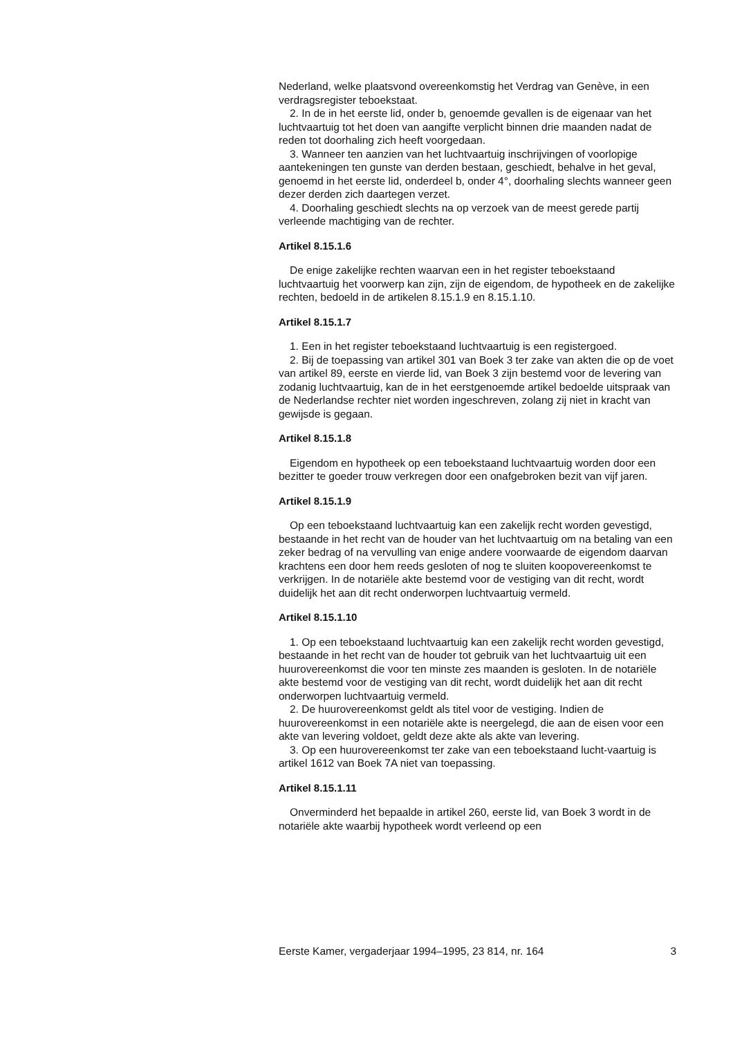Nederland, welke plaatsvond overeenkomstig het Verdrag van Genève, in een verdragsregister teboekstaat.
2. In de in het eerste lid, onder b, genoemde gevallen is de eigenaar van het luchtvaartuig tot het doen van aangifte verplicht binnen drie maanden nadat de reden tot doorhaling zich heeft voorgedaan.
3. Wanneer ten aanzien van het luchtvaartuig inschrijvingen of voorlopige aantekeningen ten gunste van derden bestaan, geschiedt, behalve in het geval, genoemd in het eerste lid, onderdeel b, onder 4°, doorhaling slechts wanneer geen dezer derden zich daartegen verzet.
4. Doorhaling geschiedt slechts na op verzoek van de meest gerede partij verleende machtiging van de rechter.
Artikel 8.15.1.6
De enige zakelijke rechten waarvan een in het register teboekstaand luchtvaartuig het voorwerp kan zijn, zijn de eigendom, de hypotheek en de zakelijke rechten, bedoeld in de artikelen 8.15.1.9 en 8.15.1.10.
Artikel 8.15.1.7
1. Een in het register teboekstaand luchtvaartuig is een registergoed.
2. Bij de toepassing van artikel 301 van Boek 3 ter zake van akten die op de voet van artikel 89, eerste en vierde lid, van Boek 3 zijn bestemd voor de levering van zodanig luchtvaartuig, kan de in het eerstgenoemde artikel bedoelde uitspraak van de Nederlandse rechter niet worden ingeschreven, zolang zij niet in kracht van gewijsde is gegaan.
Artikel 8.15.1.8
Eigendom en hypotheek op een teboekstaand luchtvaartuig worden door een bezitter te goeder trouw verkregen door een onafgebroken bezit van vijf jaren.
Artikel 8.15.1.9
Op een teboekstaand luchtvaartuig kan een zakelijk recht worden gevestigd, bestaande in het recht van de houder van het luchtvaartuig om na betaling van een zeker bedrag of na vervulling van enige andere voorwaarde de eigendom daarvan krachtens een door hem reeds gesloten of nog te sluiten koopovereenkomst te verkrijgen. In de notariële akte bestemd voor de vestiging van dit recht, wordt duidelijk het aan dit recht onderworpen luchtvaartuig vermeld.
Artikel 8.15.1.10
1. Op een teboekstaand luchtvaartuig kan een zakelijk recht worden gevestigd, bestaande in het recht van de houder tot gebruik van het luchtvaartuig uit een huurovereenkomst die voor ten minste zes maanden is gesloten. In de notariële akte bestemd voor de vestiging van dit recht, wordt duidelijk het aan dit recht onderworpen luchtvaartuig vermeld.
2. De huurovereenkomst geldt als titel voor de vestiging. Indien de huurovereenkomst in een notariële akte is neergelegd, die aan de eisen voor een akte van levering voldoet, geldt deze akte als akte van levering.
3. Op een huurovereenkomst ter zake van een teboekstaand lucht-vaartuig is artikel 1612 van Boek 7A niet van toepassing.
Artikel 8.15.1.11
Onverminderd het bepaalde in artikel 260, eerste lid, van Boek 3 wordt in de notariële akte waarbij hypotheek wordt verleend op een
Eerste Kamer, vergaderjaar 1994–1995, 23 814, nr. 164 3